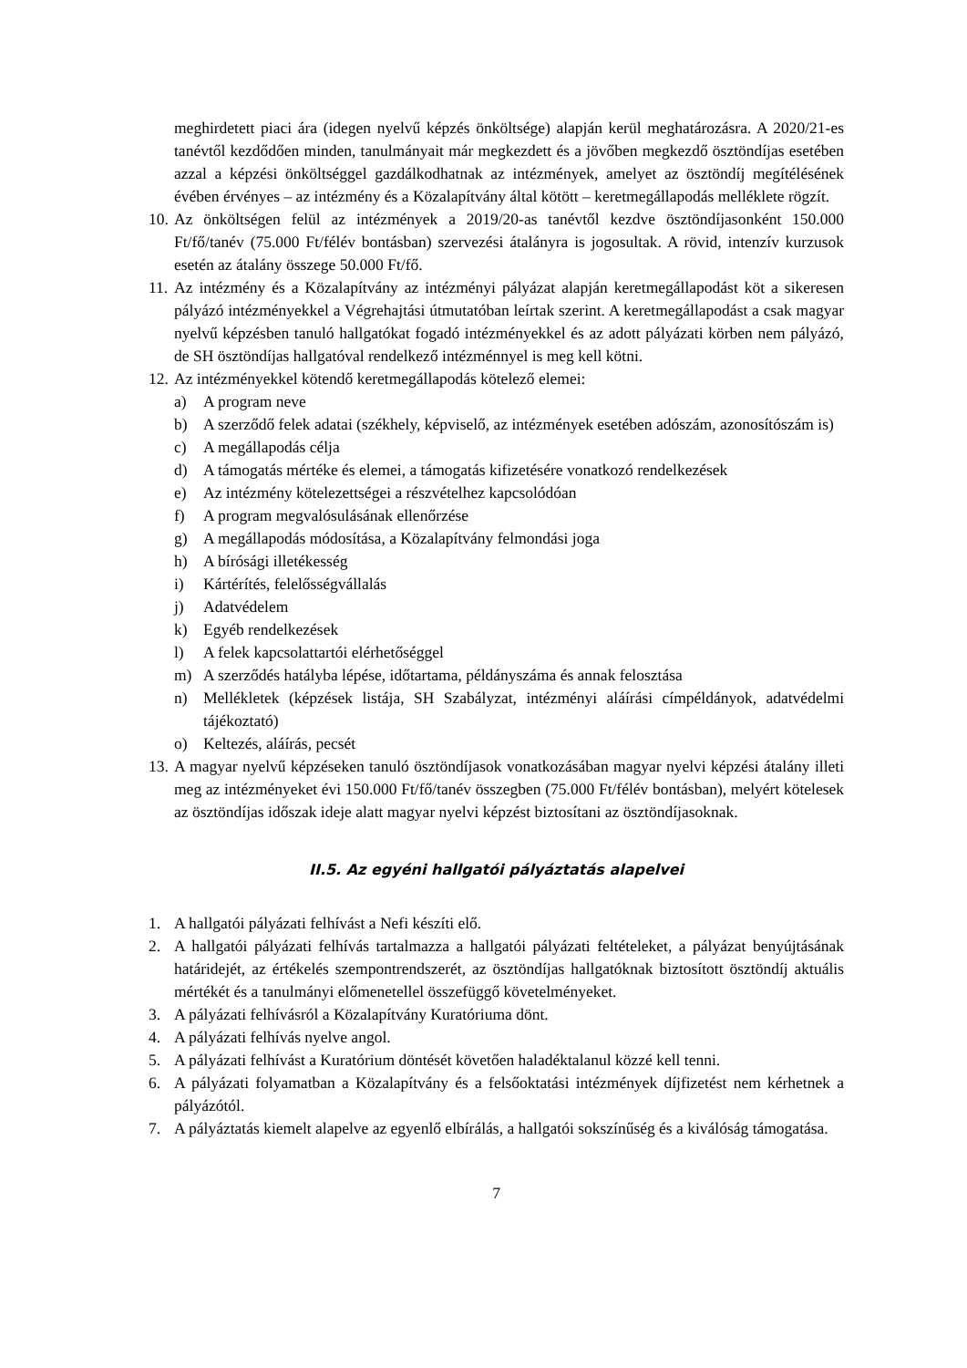meghirdetett piaci ára (idegen nyelvű képzés önköltsége) alapján kerül meghatározásra. A 2020/21-es tanévtől kezdődően minden, tanulmányait már megkezdett és a jövőben megkezdő ösztöndíjas esetében azzal a képzési önköltséggel gazdálkodhatnak az intézmények, amelyet az ösztöndíj megítélésének évében érvényes – az intézmény és a Közalapítvány által kötött – keretmegállapodás melléklete rögzít.
10. Az önköltségen felül az intézmények a 2019/20-as tanévtől kezdve ösztöndíjasonként 150.000 Ft/fő/tanév (75.000 Ft/félév bontásban) szervezési átalányra is jogosultak. A rövid, intenzív kurzusok esetén az átalány összege 50.000 Ft/fő.
11. Az intézmény és a Közalapítvány az intézményi pályázat alapján keretmegállapodást köt a sikeresen pályázó intézményekkel a Végrehajtási útmutatóban leírtak szerint. A keretmegállapodást a csak magyar nyelvű képzésben tanuló hallgatókat fogadó intézményekkel és az adott pályázati körben nem pályázó, de SH ösztöndíjas hallgatóval rendelkező intézménnyel is meg kell kötni.
12. Az intézményekkel kötendő keretmegállapodás kötelező elemei:
a) A program neve
b) A szerződő felek adatai (székhely, képviselő, az intézmények esetében adószám, azonosítószám is)
c) A megállapodás célja
d) A támogatás mértéke és elemei, a támogatás kifizetésére vonatkozó rendelkezések
e) Az intézmény kötelezettségei a részvételhez kapcsolódóan
f) A program megvalósulásának ellenőrzése
g) A megállapodás módosítása, a Közalapítvány felmondási joga
h) A bírósági illetékesség
i) Kártérítés, felelősségvállalás
j) Adatvédelem
k) Egyéb rendelkezések
l) A felek kapcsolattartói elérhetőséggel
m) A szerződés hatályba lépése, időtartama, példányszáma és annak felosztása
n) Mellékletek (képzések listája, SH Szabályzat, intézményi aláírási címpéldányok, adatvédelmi tájékoztató)
o) Keltezés, aláírás, pecsét
13. A magyar nyelvű képzéseken tanuló ösztöndíjasok vonatkozásában magyar nyelvi képzési átalány illeti meg az intézményeket évi 150.000 Ft/fő/tanév összegben (75.000 Ft/félév bontásban), melyért kötelesek az ösztöndíjas időszak ideje alatt magyar nyelvi képzést biztosítani az ösztöndíjasoknak.
II.5. Az egyéni hallgatói pályáztatás alapelvei
1. A hallgatói pályázati felhívást a Nefi készíti elő.
2. A hallgatói pályázati felhívás tartalmazza a hallgatói pályázati feltételeket, a pályázat benyújtásának határidejét, az értékelés szempontrendszerét, az ösztöndíjas hallgatóknak biztosított ösztöndíj aktuális mértékét és a tanulmányi előmenetellel összefüggő követelményeket.
3. A pályázati felhívásról a Közalapítvány Kuratóriuma dönt.
4. A pályázati felhívás nyelve angol.
5. A pályázati felhívást a Kuratórium döntését követően haladéktalanul közzé kell tenni.
6. A pályázati folyamatban a Közalapítvány és a felsőoktatási intézmények díjfizetést nem kérhetnek a pályázótól.
7. A pályáztatás kiemelt alapelve az egyenlő elbírálás, a hallgatói sokszínűség és a kiválóság támogatása.
7